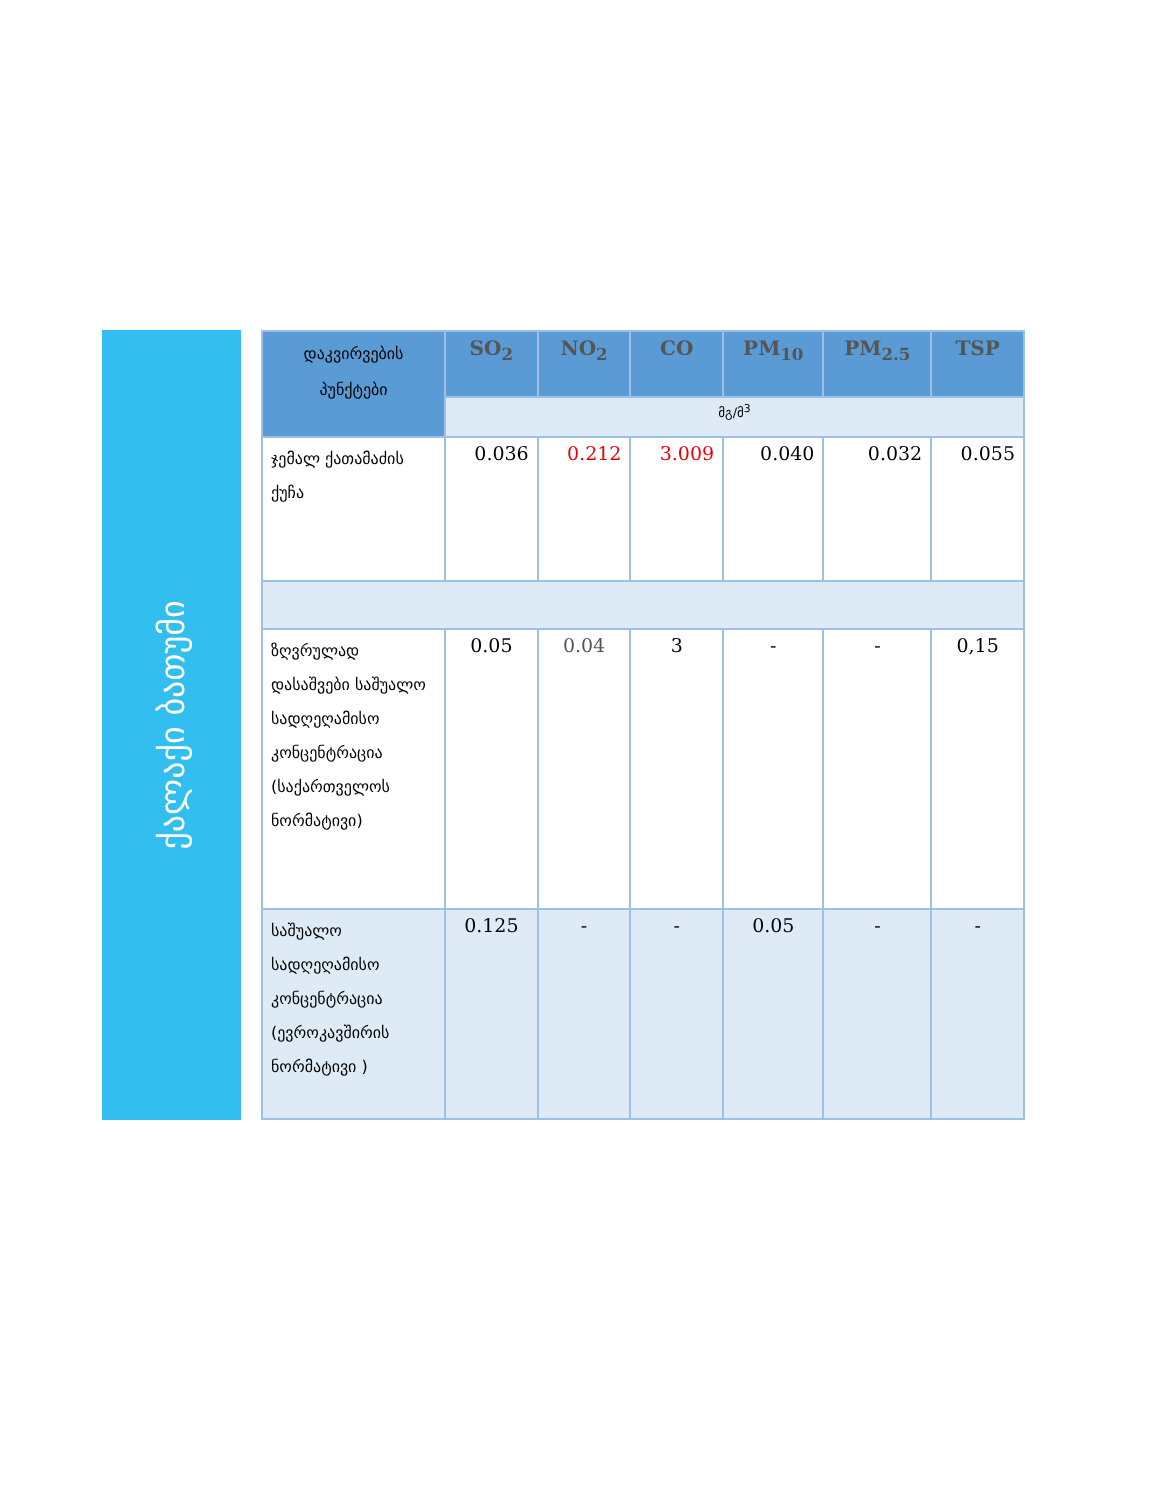ქალაქი ბათუმი
| დაკვირვების პუნქტები | SO<sub>2</sub> | NO<sub>2</sub> | CO | PM<sub>10</sub> | PM<sub>2.5</sub> | TSP |
| --- | --- | --- | --- | --- | --- | --- |
| | მგ/მ<sup>3</sup> | | | | | |
| ჯემალ ქათამაძის ქუჩა | 0.036 | 0.212 | 3.009 | 0.040 | 0.032 | 0.055 |
| ზღვრულად დასაშვები საშუალო სადღეღამისო კონცენტრაცია (საქართველოს ნორმატივი) | 0.05 | 0.04 | 3 | - | - | 0,15 |
| საშუალო სადღეღამისო კონცენტრაცია (ევროკავშირის ნორმატივი ) | 0.125 | - | - | 0.05 | - | - |